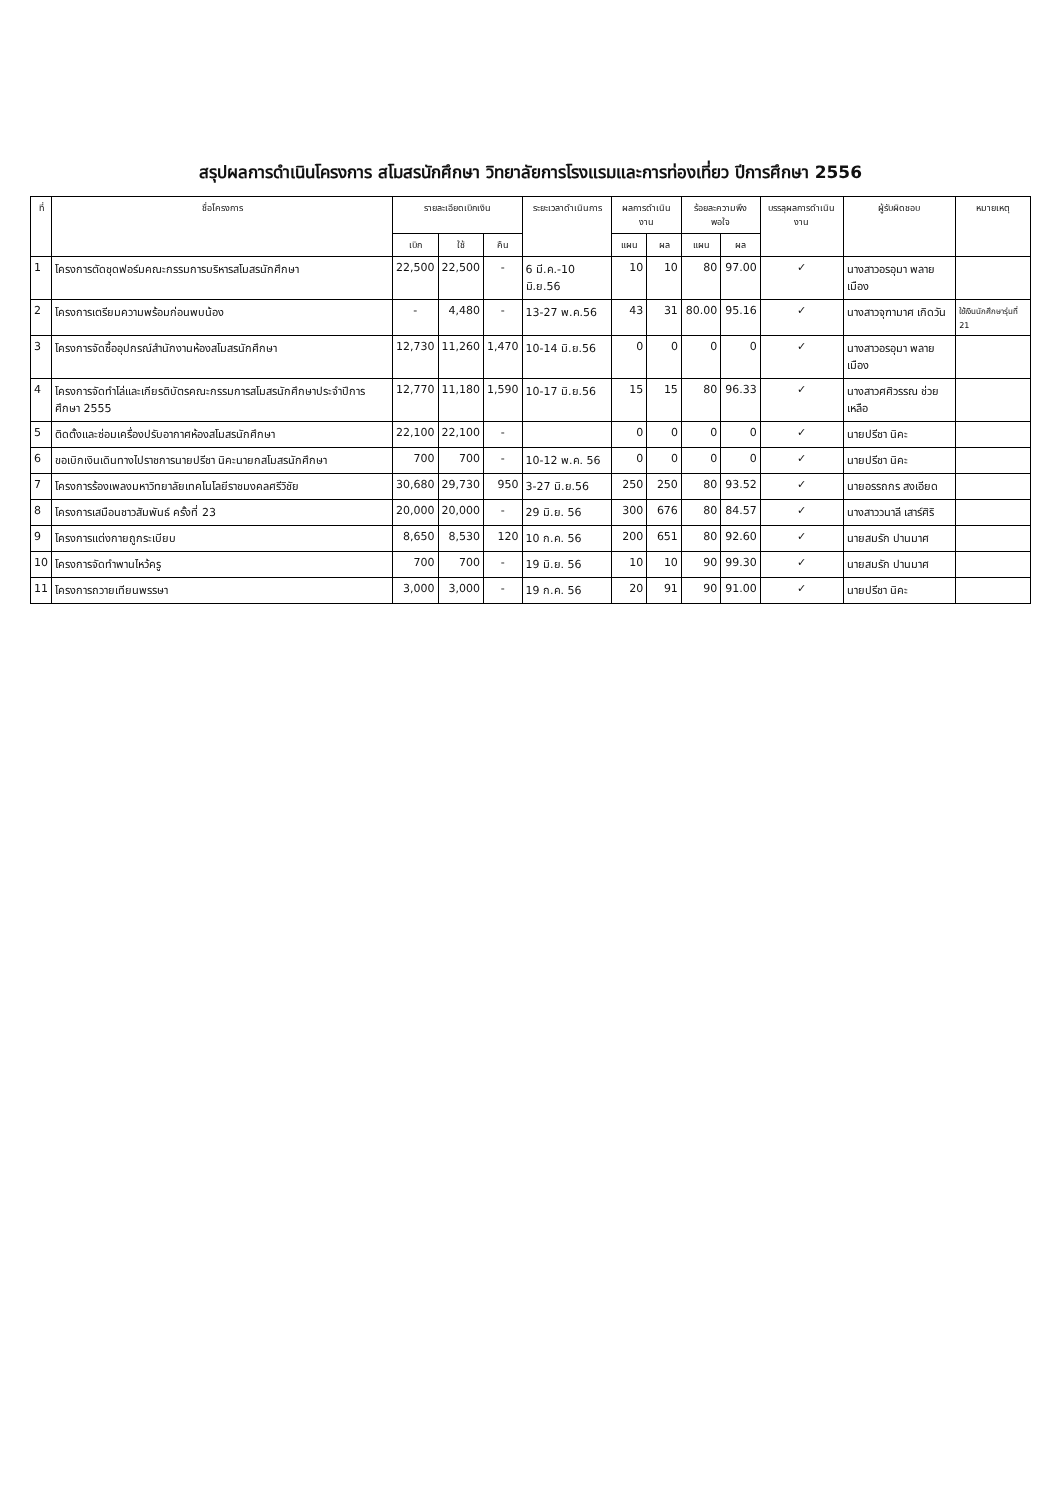สรุปผลการดำเนินโครงการ สโมสรนักศึกษา วิทยาลัยการโรงแรมและการท่องเที่ยว ปีการศึกษา 2556
| ที่ | ชื่อโครงการ | รายละเอียดเบิกเงิน | | | ระยะเวลาดำเนินการ | ผลการดำเนินงาน | | ร้อยละความพึงพอใจ | | บรรลุผลการดำเนินงาน | ผู้รับผิดชอบ | หมายเหตุ |
| --- | --- | --- | --- | --- | --- | --- | --- | --- | --- | --- | --- | --- |
| | | เบิก | ใช้ | คืน | | แผน | ผล | แผน | ผล | | | |
| 1 | โครงการตัดชุดฟอร์มคณะกรรมการบริหารสโมสรนักศึกษา | 22,500 | 22,500 | - | 6 มี.ค.-10 มิ.ย.56 | 10 | 10 | 80 | 97.00 | ✓ | นางสาวอรอุมา พลายเมือง | |
| 2 | โครงการเตรียมความพร้อมก่อนพบน้อง | - | 4,480 | - | 13-27 พ.ค.56 | 43 | 31 | 80.00 | 95.16 | ✓ | นางสาวจุฑามาศ เกิดวัน | ใช้เงินนักศึกษารุ่นที่ 21 |
| 3 | โครงการจัดซื้ออุปกรณ์สำนักงานห้องสโมสรนักศึกษา | 12,730 | 11,260 | 1,470 | 10-14 มิ.ย.56 | 0 | 0 | 0 | 0 | ✓ | นางสาวอรอุมา พลายเมือง | |
| 4 | โครงการจัดทำโล่และเกียรติบัตรคณะกรรมการสโมสรนักศึกษาประจำปีการศึกษา 2555 | 12,770 | 11,180 | 1,590 | 10-17 มิ.ย.56 | 15 | 15 | 80 | 96.33 | ✓ | นางสาวศศิวรรณ ช่วยเหลือ | |
| 5 | ติดตั้งและซ่อมเครื่องปรับอากาศห้องสโมสรนักศึกษา | 22,100 | 22,100 | - | | 0 | 0 | 0 | 0 | ✓ | นายปรีชา นิคะ | |
| 6 | ขอเบิกเงินเดินทางไปราชการนายปรีชา นิคะนายกสโมสรนักศึกษา | 700 | 700 | - | 10-12 พ.ค. 56 | 0 | 0 | 0 | 0 | ✓ | นายปรีชา นิคะ | |
| 7 | โครงการร้องเพลงมหาวิทยาลัยเทคโนโลยีราชมงคลศรีวิชัย | 30,680 | 29,730 | 950 | 3-27 มิ.ย.56 | 250 | 250 | 80 | 93.52 | ✓ | นายอรรถกร สงเอียด | |
| 8 | โครงการเสมือนชาวสัมพันธ์ ครั้งที่ 23 | 20,000 | 20,000 | - | 29 มิ.ย. 56 | 300 | 676 | 80 | 84.57 | ✓ | นางสาววนาลี เสาร์ศิริ | |
| 9 | โครงการแต่งกายถูกระเบียบ | 8,650 | 8,530 | 120 | 10 ก.ค. 56 | 200 | 651 | 80 | 92.60 | ✓ | นายสมรัก ปานมาศ | |
| 10 | โครงการจัดทำพานไหว้ครู | 700 | 700 | - | 19 มิ.ย. 56 | 10 | 10 | 90 | 99.30 | ✓ | นายสมรัก ปานมาศ | |
| 11 | โครงการถวายเทียนพรรษา | 3,000 | 3,000 | - | 19 ก.ค. 56 | 20 | 91 | 90 | 91.00 | ✓ | นายปรีชา นิคะ | |